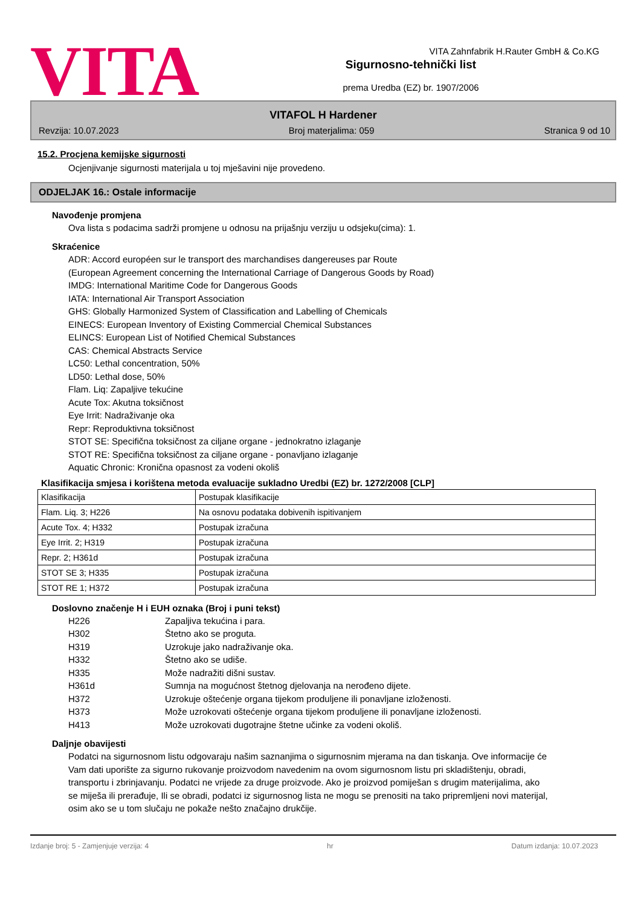VITA
Sigurnosno-tehnički list
prema Uredba (EZ) br. 1907/2006
VITA Zahnfabrik H.Rauter GmbH & Co.KG
VITAFOL H Hardener
Revzija: 10.07.2023 Broj materjalima: 059 Stranica 9 od 10
15.2. Procjena kemijske sigurnosti
Ocjenjivanje sigurnosti materijala u toj mješavini nije provedeno.
ODJELJAK 16.: Ostale informacije
Navođenje promjena
Ova lista s podacima sadrži promjene u odnosu na prijašnju verziju u odsjeku(cima): 1.
Skraćenice
ADR: Accord européen sur le transport des marchandises dangereuses par Route
(European Agreement concerning the International Carriage of Dangerous Goods by Road)
IMDG: International Maritime Code for Dangerous Goods
IATA: International Air Transport Association
GHS: Globally Harmonized System of Classification and Labelling of Chemicals
EINECS: European Inventory of Existing Commercial Chemical Substances
ELINCS: European List of Notified Chemical Substances
CAS: Chemical Abstracts Service
LC50: Lethal concentration, 50%
LD50: Lethal dose, 50%
Flam. Liq: Zapaljive tekućine
Acute Tox: Akutna toksičnost
Eye Irrit: Nadraživanje oka
Repr: Reproduktivna toksičnost
STOT SE: Specifična toksičnost za ciljane organe - jednokratno izlaganje
STOT RE: Specifična toksičnost za ciljane organe - ponavljano izlaganje
Aquatic Chronic: Kronična opasnost za vodeni okoliš
Klasifikacija smjesa i korištena metoda evaluacije sukladno Uredbi (EZ) br. 1272/2008 [CLP]
| Klasifikacija | Postupak klasifikacije |
| Flam. Liq. 3; H226 | Na osnovu podataka dobivenih ispitivanjem |
| Acute Tox. 4; H332 | Postupak izračuna |
| Eye Irrit. 2; H319 | Postupak izračuna |
| Repr. 2; H361d | Postupak izračuna |
| STOT SE 3; H335 | Postupak izračuna |
| STOT RE 1; H372 | Postupak izračuna |
Doslovno značenje H i EUH oznaka (Broj i puni tekst)
H226 Zapaljiva tekućina i para.
H302 Štetno ako se proguta.
H319 Uzrokuje jako nadraživanje oka.
H332 Štetno ako se udiše.
H335 Može nadražiti dišni sustav.
H361d Sumnja na mogućnost štetnog djelovanja na nerođeno dijete.
H372 Uzrokuje oštećenje organa tijekom produljene ili ponavljane izloženosti.
H373 Može uzrokovati oštećenje organa tijekom produljene ili ponavljane izloženosti.
H413 Može uzrokovati dugotrajne štetne učinke za vodeni okoliš.
Daljnje obavijesti
Podatci na sigurnosnom listu odgovaraju našim saznanjima o sigurnosnim mjerama na dan tiskanja. Ove informacije će Vam dati uporište za sigurno rukovanje proizvodom navedenim na ovom sigurnosnom listu pri skladištenju, obradi, transportu i zbrinjavanju. Podatci ne vrijede za druge proizvode. Ako je proizvod pomiješan s drugim materijalima, ako se miješa ili prerađuje, Ili se obradi, podatci iz sigurnosnog lista ne mogu se prenositi na tako pripremljeni novi materijal, osim ako se u tom slučaju ne pokaže nešto značajno drukčije.
Izdanje broj: 5 - Zamjenjuje verzija: 4 hr Datum izdanja: 10.07.2023